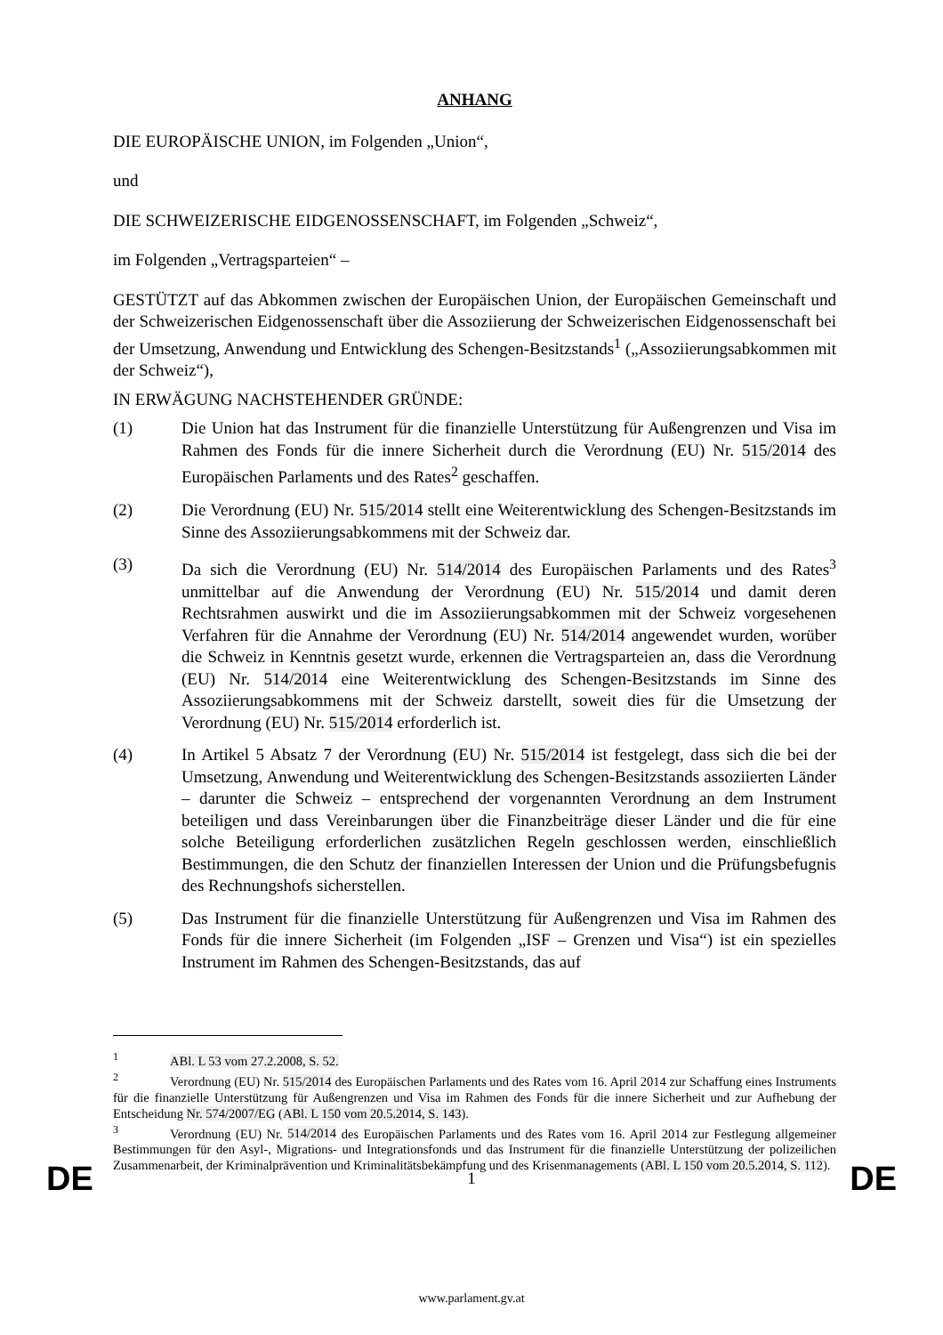ANHANG
DIE EUROPÄISCHE UNION, im Folgenden „Union“,
und
DIE SCHWEIZERISCHE EIDGENOSSENSCHAFT, im Folgenden „Schweiz“,
im Folgenden „Vertragsparteien“ –
GESTÜTZT auf das Abkommen zwischen der Europäischen Union, der Europäischen Gemeinschaft und der Schweizerischen Eidgenossenschaft über die Assoziierung der Schweizerischen Eidgenossenschaft bei der Umsetzung, Anwendung und Entwicklung des Schengen-Besitzstands<sup>1</sup> („Assoziierungsabkommen mit der Schweiz“),
IN ERWÄGUNG NACHSTEHENDER GRÜNDE:
(1) Die Union hat das Instrument für die finanzielle Unterstützung für Außengrenzen und Visa im Rahmen des Fonds für die innere Sicherheit durch die Verordnung (EU) Nr. 515/2014 des Europäischen Parlaments und des Rates<sup>2</sup> geschaffen.
(2) Die Verordnung (EU) Nr. 515/2014 stellt eine Weiterentwicklung des Schengen-Besitzstands im Sinne des Assoziierungsabkommens mit der Schweiz dar.
(3) Da sich die Verordnung (EU) Nr. 514/2014 des Europäischen Parlaments und des Rates<sup>3</sup> unmittelbar auf die Anwendung der Verordnung (EU) Nr. 515/2014 und damit deren Rechtsrahmen auswirkt und die im Assoziierungsabkommen mit der Schweiz vorgesehenen Verfahren für die Annahme der Verordnung (EU) Nr. 514/2014 angewendet wurden, worüber die Schweiz in Kenntnis gesetzt wurde, erkennen die Vertragsparteien an, dass die Verordnung (EU) Nr. 514/2014 eine Weiterentwicklung des Schengen-Besitzstands im Sinne des Assoziierungsabkommens mit der Schweiz darstellt, soweit dies für die Umsetzung der Verordnung (EU) Nr. 515/2014 erforderlich ist.
(4) In Artikel 5 Absatz 7 der Verordnung (EU) Nr. 515/2014 ist festgelegt, dass sich die bei der Umsetzung, Anwendung und Weiterentwicklung des Schengen-Besitzstands assoziierten Länder – darunter die Schweiz – entsprechend der vorgenannten Verordnung an dem Instrument beteiligen und dass Vereinbarungen über die Finanzbeiträge dieser Länder und die für eine solche Beteiligung erforderlichen zusätzlichen Regeln geschlossen werden, einschließlich Bestimmungen, die den Schutz der finanziellen Interessen der Union und die Prüfungsbefugnis des Rechnungshofs sicherstellen.
(5) Das Instrument für die finanzielle Unterstützung für Außengrenzen und Visa im Rahmen des Fonds für die innere Sicherheit (im Folgenden „ISF – Grenzen und Visa“) ist ein spezielles Instrument im Rahmen des Schengen-Besitzstands, das auf
<sup>1</sup> ABl. L 53 vom 27.2.2008, S. 52.
<sup>2</sup> Verordnung (EU) Nr. 515/2014 des Europäischen Parlaments und des Rates vom 16. April 2014 zur Schaffung eines Instruments für die finanzielle Unterstützung für Außengrenzen und Visa im Rahmen des Fonds für die innere Sicherheit und zur Aufhebung der Entscheidung Nr. 574/2007/EG (ABl. L 150 vom 20.5.2014, S. 143).
<sup>3</sup> Verordnung (EU) Nr. 514/2014 des Europäischen Parlaments und des Rates vom 16. April 2014 zur Festlegung allgemeiner Bestimmungen für den Asyl-, Migrations- und Integrationsfonds und das Instrument für die finanzielle Unterstützung der polizeilichen Zusammenarbeit, der Kriminalprävention und Kriminalitätsbekämpfung und des Krisenmanagements (ABl. L 150 vom 20.5.2014, S. 112).
DE 1 DE
www.parlament.gv.at